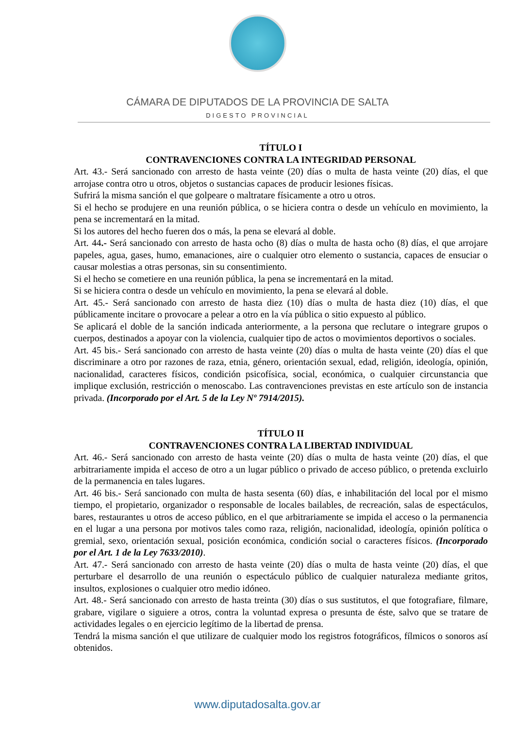CÁMARA DE DIPUTADOS DE LA PROVINCIA DE SALTA
DIGESTO PROVINCIAL
TÍTULO I
CONTRAVENCIONES CONTRA LA INTEGRIDAD PERSONAL
Art. 43.- Será sancionado con arresto de hasta veinte (20) días o multa de hasta veinte (20) días, el que arrojase contra otro u otros, objetos o sustancias capaces de producir lesiones físicas.
Sufrirá la misma sanción el que golpeare o maltratare físicamente a otro u otros.
Si el hecho se produjere en una reunión pública, o se hiciera contra o desde un vehículo en movimiento, la pena se incrementará en la mitad.
Si los autores del hecho fueren dos o más, la pena se elevará al doble.
Art. 44.- Será sancionado con arresto de hasta ocho (8) días o multa de hasta ocho (8) días, el que arrojare papeles, agua, gases, humo, emanaciones, aire o cualquier otro elemento o sustancia, capaces de ensuciar o causar molestias a otras personas, sin su consentimiento.
Si el hecho se cometiere en una reunión pública, la pena se incrementará en la mitad.
Si se hiciera contra o desde un vehículo en movimiento, la pena se elevará al doble.
Art. 45.- Será sancionado con arresto de hasta diez (10) días o multa de hasta diez (10) días, el que públicamente incitare o provocare a pelear a otro en la vía pública o sitio expuesto al público.
Se aplicará el doble de la sanción indicada anteriormente, a la persona que reclutare o integrare grupos o cuerpos, destinados a apoyar con la violencia, cualquier tipo de actos o movimientos deportivos o sociales.
Art. 45 bis.- Será sancionado con arresto de hasta veinte (20) días o multa de hasta veinte (20) días el que discriminare a otro por razones de raza, etnia, género, orientación sexual, edad, religión, ideología, opinión, nacionalidad, caracteres físicos, condición psicofísica, social, económica, o cualquier circunstancia que implique exclusión, restricción o menoscabo. Las contravenciones previstas en este artículo son de instancia privada. (Incorporado por el Art. 5 de la Ley Nº 7914/2015).
TÍTULO II
CONTRAVENCIONES CONTRA LA LIBERTAD INDIVIDUAL
Art. 46.- Será sancionado con arresto de hasta veinte (20) días o multa de hasta veinte (20) días, el que arbitrariamente impida el acceso de otro a un lugar público o privado de acceso público, o pretenda excluirlo de la permanencia en tales lugares.
Art. 46 bis.- Será sancionado con multa de hasta sesenta (60) días, e inhabilitación del local por el mismo tiempo, el propietario, organizador o responsable de locales bailables, de recreación, salas de espectáculos, bares, restaurantes u otros de acceso público, en el que arbitrariamente se impida el acceso o la permanencia en el lugar a una persona por motivos tales como raza, religión, nacionalidad, ideología, opinión política o gremial, sexo, orientación sexual, posición económica, condición social o caracteres físicos. (Incorporado por el Art. 1 de la Ley 7633/2010).
Art. 47.- Será sancionado con arresto de hasta veinte (20) días o multa de hasta veinte (20) días, el que perturbare el desarrollo de una reunión o espectáculo público de cualquier naturaleza mediante gritos, insultos, explosiones o cualquier otro medio idóneo.
Art. 48.- Será sancionado con arresto de hasta treinta (30) días o sus sustitutos, el que fotografiare, filmare, grabare, vigilare o siguiere a otros, contra la voluntad expresa o presunta de éste, salvo que se tratare de actividades legales o en ejercicio legítimo de la libertad de prensa.
Tendrá la misma sanción el que utilizare de cualquier modo los registros fotográficos, fílmicos o sonoros así obtenidos.
www.diputadosalta.gov.ar